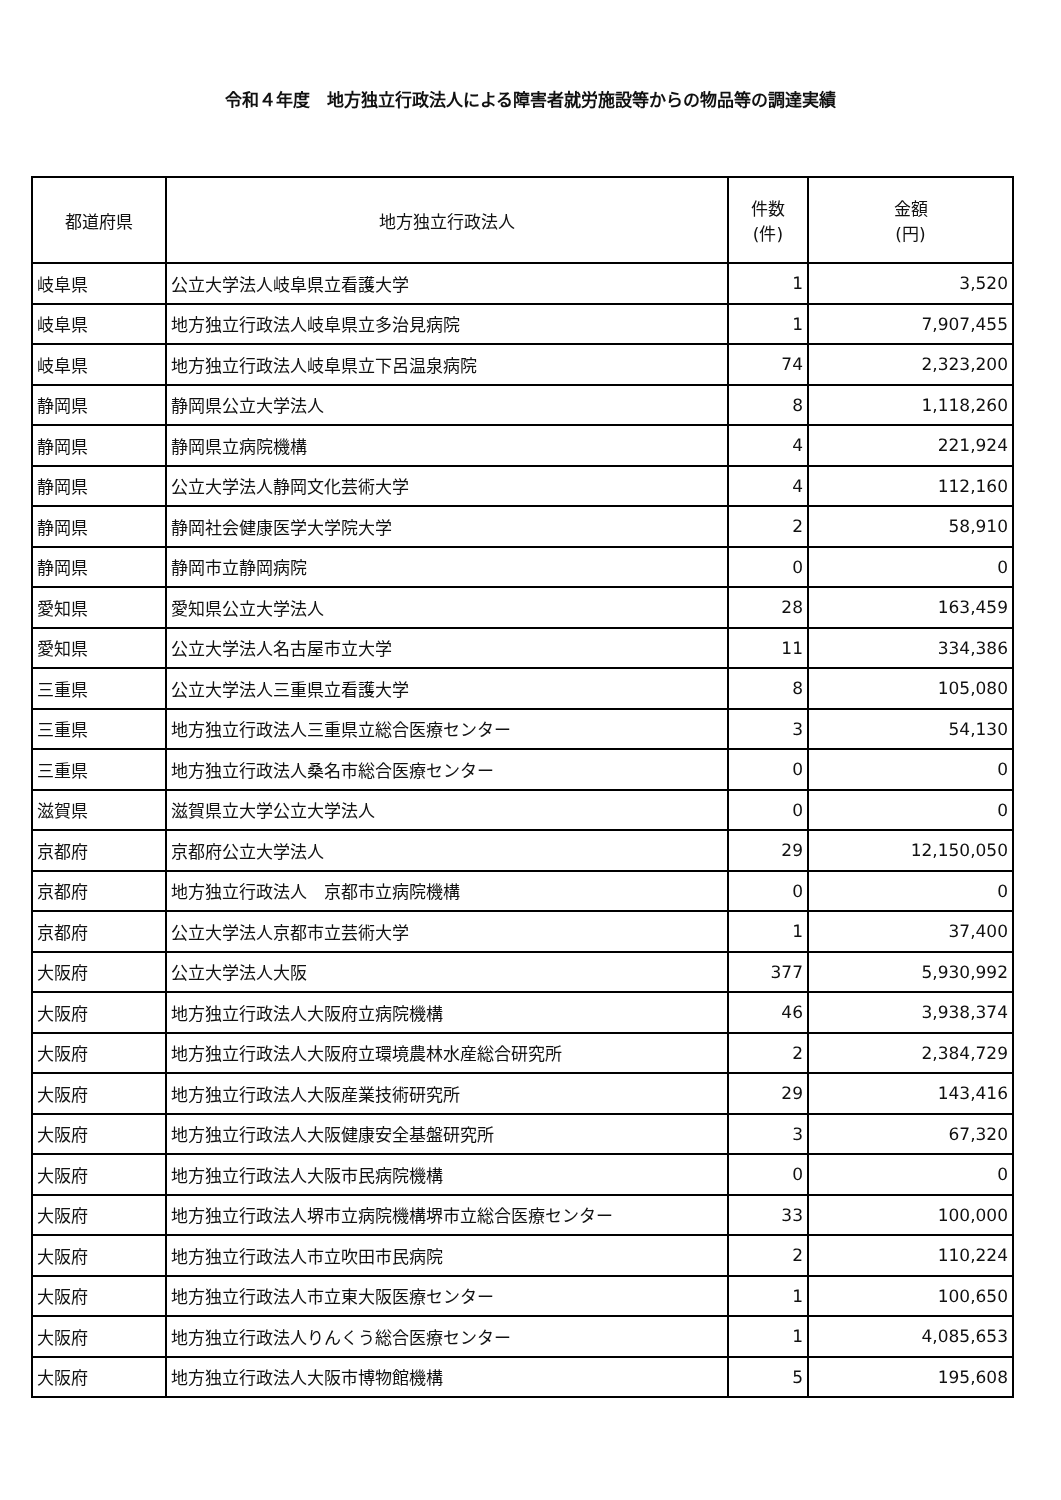令和４年度　地方独立行政法人による障害者就労施設等からの物品等の調達実績
| 都道府県 | 地方独立行政法人 | 件数 (件) | 金額 (円) |
| --- | --- | --- | --- |
| 岐阜県 | 公立大学法人岐阜県立看護大学 | 1 | 3,520 |
| 岐阜県 | 地方独立行政法人岐阜県立多治見病院 | 1 | 7,907,455 |
| 岐阜県 | 地方独立行政法人岐阜県立下呂温泉病院 | 74 | 2,323,200 |
| 静岡県 | 静岡県公立大学法人 | 8 | 1,118,260 |
| 静岡県 | 静岡県立病院機構 | 4 | 221,924 |
| 静岡県 | 公立大学法人静岡文化芸術大学 | 4 | 112,160 |
| 静岡県 | 静岡社会健康医学大学院大学 | 2 | 58,910 |
| 静岡県 | 静岡市立静岡病院 | 0 | 0 |
| 愛知県 | 愛知県公立大学法人 | 28 | 163,459 |
| 愛知県 | 公立大学法人名古屋市立大学 | 11 | 334,386 |
| 三重県 | 公立大学法人三重県立看護大学 | 8 | 105,080 |
| 三重県 | 地方独立行政法人三重県立総合医療センター | 3 | 54,130 |
| 三重県 | 地方独立行政法人桑名市総合医療センター | 0 | 0 |
| 滋賀県 | 滋賀県立大学公立大学法人 | 0 | 0 |
| 京都府 | 京都府公立大学法人 | 29 | 12,150,050 |
| 京都府 | 地方独立行政法人 京都市立病院機構 | 0 | 0 |
| 京都府 | 公立大学法人京都市立芸術大学 | 1 | 37,400 |
| 大阪府 | 公立大学法人大阪 | 377 | 5,930,992 |
| 大阪府 | 地方独立行政法人大阪府立病院機構 | 46 | 3,938,374 |
| 大阪府 | 地方独立行政法人大阪府立環境農林水産総合研究所 | 2 | 2,384,729 |
| 大阪府 | 地方独立行政法人大阪産業技術研究所 | 29 | 143,416 |
| 大阪府 | 地方独立行政法人大阪健康安全基盤研究所 | 3 | 67,320 |
| 大阪府 | 地方独立行政法人大阪市民病院機構 | 0 | 0 |
| 大阪府 | 地方独立行政法人堺市立病院機構堺市立総合医療センター | 33 | 100,000 |
| 大阪府 | 地方独立行政法人市立吹田市民病院 | 2 | 110,224 |
| 大阪府 | 地方独立行政法人市立東大阪医療センター | 1 | 100,650 |
| 大阪府 | 地方独立行政法人りんくう総合医療センター | 1 | 4,085,653 |
| 大阪府 | 地方独立行政法人大阪市博物館機構 | 5 | 195,608 |